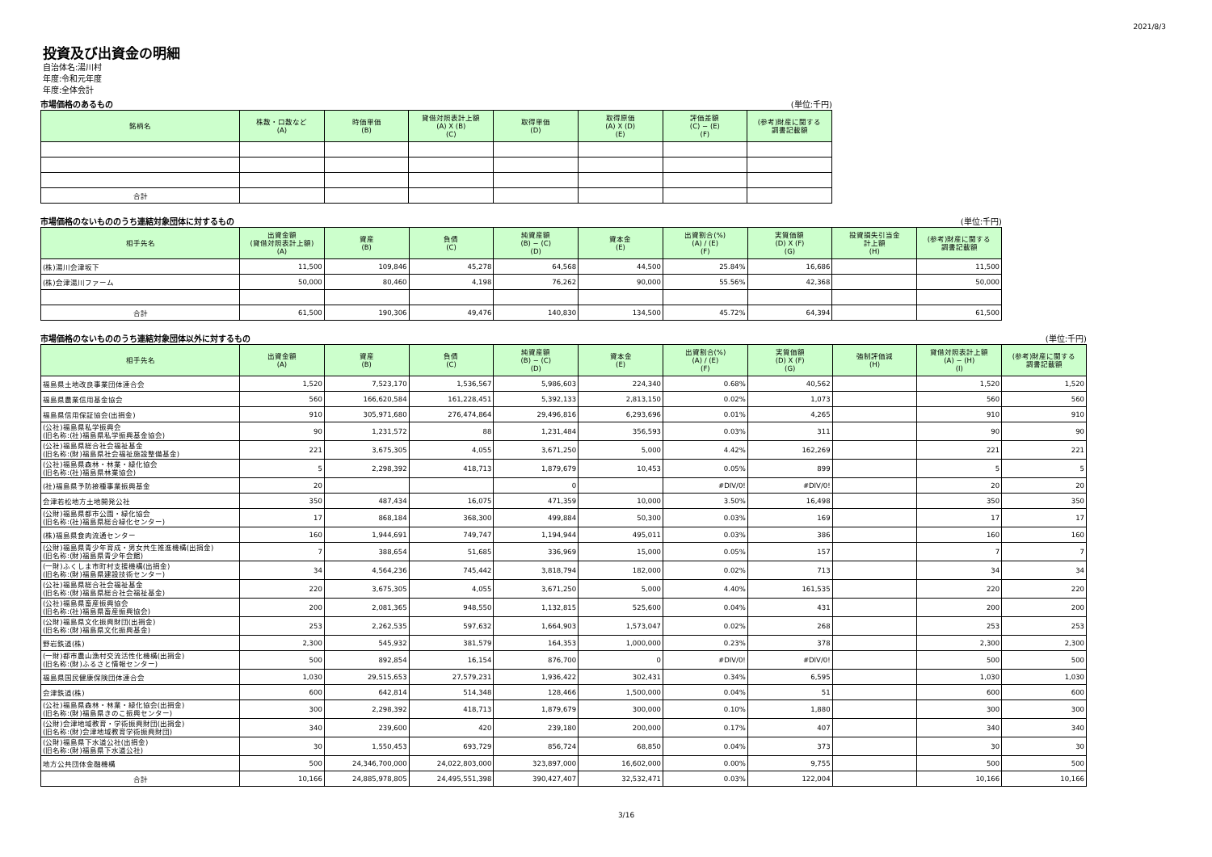2021/8/3
投資及び出資金の明細
自治体名:湯川村
年度:令和元年度
年度:全体会計
市場価格のあるもの (単位:千円)
| 銘柄名 | 株数・口数など (A) | 時価単価 (B) | 貸借対照表計上額 (A) X (B) (C) | 取得単価 (D) | 取得原価 (A) X (D) (E) | 評価差額 (C) − (E) (F) | (参考)財産に関する 調書記載額 |
| --- | --- | --- | --- | --- | --- | --- | --- |
| 合計 | | | | | | | |
市場価格のないもののうち連結対象団体に対するもの (単位:千円)
| 相手先名 | 出資金額 (貸借対照表計上額) (A) | 資産 (B) | 負債 (C) | 純資産額 (B) − (C) (D) | 資本金 (E) | 出資割合(%) (A) / (E) (F) | 実質価額 (D) X (F) (G) | 投資損失引当金 計上額 (H) | (参考)財産に関する 調書記載額 |
| --- | --- | --- | --- | --- | --- | --- | --- | --- | --- |
| (株)湯川会津坂下 | 11,500 | 109,846 | 45,278 | 64,568 | 44,500 | 25.84% | 16,686 | | 11,500 |
| (株)会津湯川ファーム | 50,000 | 80,460 | 4,198 | 76,262 | 90,000 | 55.56% | 42,368 | | 50,000 |
| 合計 | 61,500 | 190,306 | 49,476 | 140,830 | 134,500 | 45.72% | 64,394 | | 61,500 |
市場価格のないもののうち連結対象団体以外に対するもの (単位:千円)
| 相手先名 | 出資金額 (A) | 資産 (B) | 負債 (C) | 純資産額 (B) − (C) (D) | 資本金 (E) | 出資割合(%) (A) / (E) (F) | 実質価額 (D) X (F) (G) | 強制評価減 (H) | 貸借対照表計上額 (A) − (H) (I) | (参考)財産に関する 調書記載額 |
| --- | --- | --- | --- | --- | --- | --- | --- | --- | --- | --- |
| 福島県土地改良事業団体連合会 | 1,520 | 7,523,170 | 1,536,567 | 5,986,603 | 224,340 | 0.68% | 40,562 | | 1,520 | 1,520 |
| 福島県農業信用基金協会 | 560 | 166,620,584 | 161,228,451 | 5,392,133 | 2,813,150 | 0.02% | 1,073 | | 560 | 560 |
| 福島県信用保証協会(出捐金) | 910 | 305,971,680 | 276,474,864 | 29,496,816 | 6,293,696 | 0.01% | 4,265 | | 910 | 910 |
| (公社)福島県私学振興会 (旧名称:(社)福島県私学振興基金協会) | 90 | 1,231,572 | 88 | 1,231,484 | 356,593 | 0.03% | 311 | | 90 | 90 |
| (公社)福島県総合社会福祉基金 (旧名称:(財)福島県社会福祉施設整備基金) | 221 | 3,675,305 | 4,055 | 3,671,250 | 5,000 | 4.42% | 162,269 | | 221 | 221 |
| (公社)福島県森林・林業・緑化協会 (旧名称:(社)福島県林業協会) | 5 | 2,298,392 | 418,713 | 1,879,679 | 10,453 | 0.05% | 899 | | 5 | 5 |
| (社)福島県予防接種事業振興基金 | 20 | | | 0 | | #DIV/0! | #DIV/0! | | 20 | 20 |
| 会津若松地方土地開発公社 | 350 | 487,434 | 16,075 | 471,359 | 10,000 | 3.50% | 16,498 | | 350 | 350 |
| (公財)福島県都市公園・緑化協会 (旧名称:(社)福島県総合緑化センター) | 17 | 868,184 | 368,300 | 499,884 | 50,300 | 0.03% | 169 | | 17 | 17 |
| (株)福島県食肉流通センター | 160 | 1,944,691 | 749,747 | 1,194,944 | 495,011 | 0.03% | 386 | | 160 | 160 |
| (公財)福島県青少年育成・男女共生推進機構(出捐金) (旧名称:(財)福島県青少年会館) | 7 | 388,654 | 51,685 | 336,969 | 15,000 | 0.05% | 157 | | 7 | 7 |
| (一財)ふくしま市町村支援機構(出捐金) (旧名称:(財)福島県建設技術センター) | 34 | 4,564,236 | 745,442 | 3,818,794 | 182,000 | 0.02% | 713 | | 34 | 34 |
| (公社)福島県総合社会福祉基金 (旧名称:(財)福島県総合社会福祉基金) | 220 | 3,675,305 | 4,055 | 3,671,250 | 5,000 | 4.40% | 161,535 | | 220 | 220 |
| (公社)福島県畜産振興協会 (旧名称:(社)福島県畜産振興協会) | 200 | 2,081,365 | 948,550 | 1,132,815 | 525,600 | 0.04% | 431 | | 200 | 200 |
| (公財)福島県文化振興財団(出捐金) (旧名称:(財)福島県文化振興基金) | 253 | 2,262,535 | 597,632 | 1,664,903 | 1,573,047 | 0.02% | 268 | | 253 | 253 |
| 野岩鉄道(株) | 2,300 | 545,932 | 381,579 | 164,353 | 1,000,000 | 0.23% | 378 | | 2,300 | 2,300 |
| (一財)都市農山漁村交流活性化機構(出捐金) (旧名称:(財)ふるさと情報センター) | 500 | 892,854 | 16,154 | 876,700 | 0 | #DIV/0! | #DIV/0! | | 500 | 500 |
| 福島県国民健康保険団体連合会 | 1,030 | 29,515,653 | 27,579,231 | 1,936,422 | 302,431 | 0.34% | 6,595 | | 1,030 | 1,030 |
| 会津鉄道(株) | 600 | 642,814 | 514,348 | 128,466 | 1,500,000 | 0.04% | 51 | | 600 | 600 |
| (公社)福島県森林・林業・緑化協会(出捐金) (旧名称:(財)福島県きのこ振興センター) | 300 | 2,298,392 | 418,713 | 1,879,679 | 300,000 | 0.10% | 1,880 | | 300 | 300 |
| (公財)会津地域教育・学術振興財団(出捐金) (旧名称:(財)会津地域教育学術振興財団) | 340 | 239,600 | 420 | 239,180 | 200,000 | 0.17% | 407 | | 340 | 340 |
| (公財)福島県下水道公社(出捐金) (旧名称:(財)福島県下水道公社) | 30 | 1,550,453 | 693,729 | 856,724 | 68,850 | 0.04% | 373 | | 30 | 30 |
| 地方公共団体金融機構 | 500 | 24,346,700,000 | 24,022,803,000 | 323,897,000 | 16,602,000 | 0.00% | 9,755 | | 500 | 500 |
| 合計 | 10,166 | 24,885,978,805 | 24,495,551,398 | 390,427,407 | 32,532,471 | 0.03% | 122,004 | | 10,166 | 10,166 |
3/16